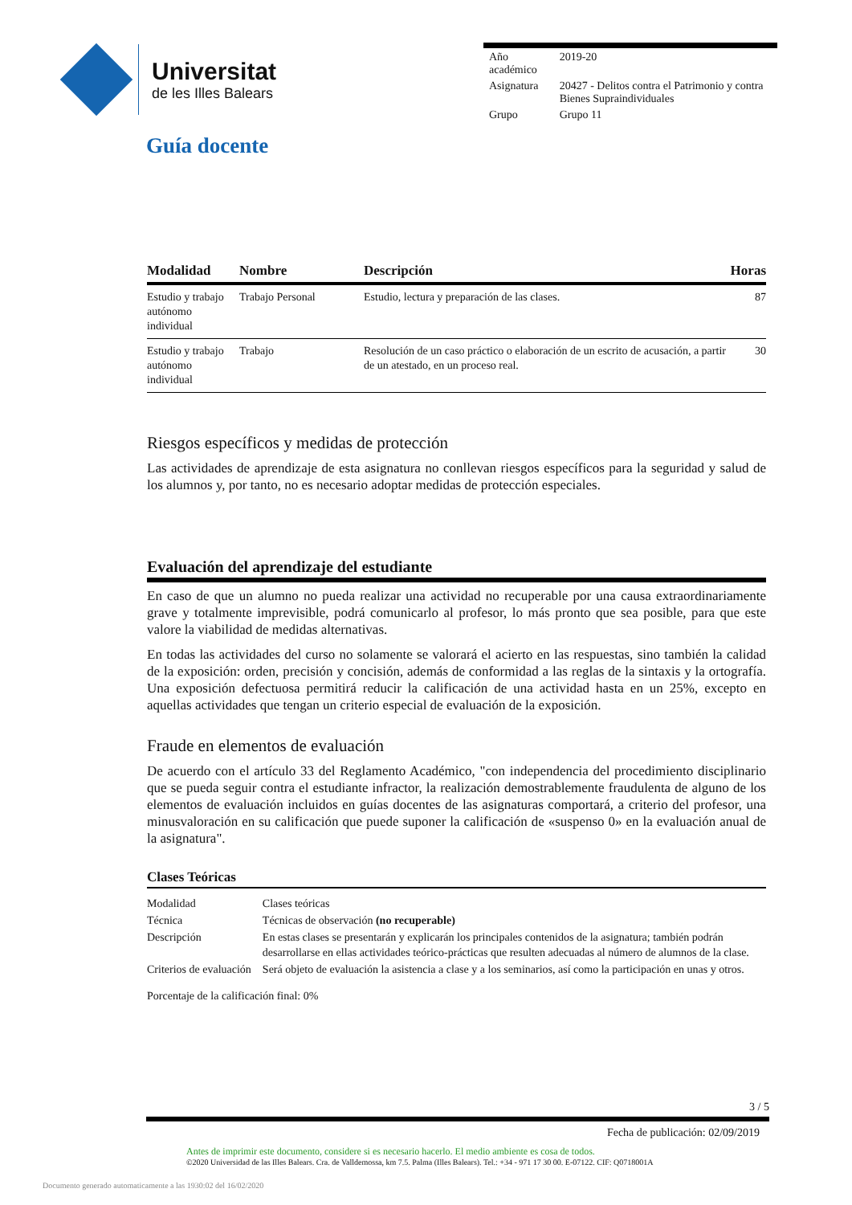Universitat
de les Illes Balears
| Año académico | 2019-20 |
| Asignatura | 20427 - Delitos contra el Patrimonio y contra Bienes Supraindividuales |
| Grupo | Grupo 11 |
Guía docente
| Modalidad | Nombre | Descripción | Horas |
| --- | --- | --- | --- |
| Estudio y trabajo autónomo individual | Trabajo Personal | Estudio, lectura y preparación de las clases. | 87 |
| Estudio y trabajo autónomo individual | Trabajo | Resolución de un caso práctico o elaboración de un escrito de acusación, a partir de un atestado, en un proceso real. | 30 |
Riesgos específicos y medidas de protección
Las actividades de aprendizaje de esta asignatura no conllevan riesgos específicos para la seguridad y salud de los alumnos y, por tanto, no es necesario adoptar medidas de protección especiales.
Evaluación del aprendizaje del estudiante
En caso de que un alumno no pueda realizar una actividad no recuperable por una causa extraordinariamente grave y totalmente imprevisible, podrá comunicarlo al profesor, lo más pronto que sea posible, para que este valore la viabilidad de medidas alternativas.
En todas las actividades del curso no solamente se valorará el acierto en las respuestas, sino también la calidad de la exposición: orden, precisión y concisión, además de conformidad a las reglas de la sintaxis y la ortografía. Una exposición defectuosa permitirá reducir la calificación de una actividad hasta en un 25%, excepto en aquellas actividades que tengan un criterio especial de evaluación de la exposición.
Fraude en elementos de evaluación
De acuerdo con el artículo 33 del Reglamento Académico, "con independencia del procedimiento disciplinario que se pueda seguir contra el estudiante infractor, la realización demostrablemente fraudulenta de alguno de los elementos de evaluación incluidos en guías docentes de las asignaturas comportará, a criterio del profesor, una minusvaloración en su calificación que puede suponer la calificación de «suspenso 0» en la evaluación anual de la asignatura".
Clases Teóricas
| Modalidad | Clases teóricas |
| Técnica | Técnicas de observación (no recuperable) |
| Descripción | En estas clases se presentarán y explicarán los principales contenidos de la asignatura; también podrán desarrollarse en ellas actividades teórico-prácticas que resulten adecuadas al número de alumnos de la clase. |
| Criterios de evaluación | Será objeto de evaluación la asistencia a clase y a los seminarios, así como la participación en unas y otros. |
Porcentaje de la calificación final: 0%
3 / 5
Fecha de publicación: 02/09/2019
Antes de imprimir este documento, considere si es necesario hacerlo. El medio ambiente es cosa de todos.
©2020 Universidad de las Illes Balears. Cra. de Valldemossa, km 7.5. Palma (Illes Balears). Tel.: +34 - 971 17 30 00. E-07122. CIF: Q0718001A
Documento generado automaticamente a las 1930:02 del 16/02/2020